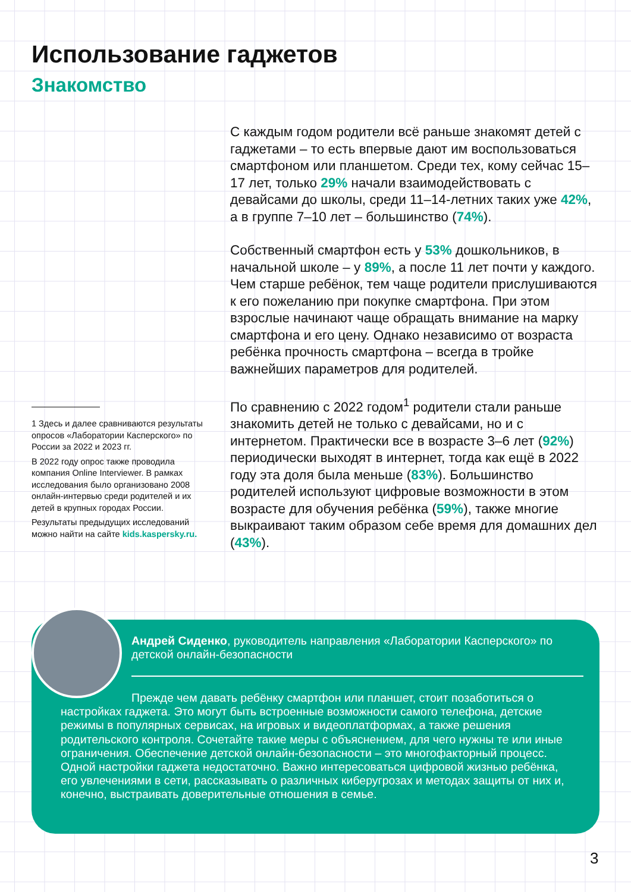Использование гаджетов
Знакомство
С каждым годом родители всё раньше знакомят детей с гаджетами – то есть впервые дают им воспользоваться смартфоном или планшетом. Среди тех, кому сейчас 15–17 лет, только 29% начали взаимодействовать с девайсами до школы, среди 11–14-летних таких уже 42%, а в группе 7–10 лет – большинство (74%).
Собственный смартфон есть у 53% дошкольников, в начальной школе – у 89%, а после 11 лет почти у каждого. Чем старше ребёнок, тем чаще родители прислушиваются к его пожеланию при покупке смартфона. При этом взрослые начинают чаще обращать внимание на марку смартфона и его цену. Однако независимо от возраста ребёнка прочность смартфона – всегда в тройке важнейших параметров для родителей.
По сравнению с 2022 годом<sup>1</sup> родители стали раньше знакомить детей не только с девайсами, но и с интернетом. Практически все в возрасте 3–6 лет (92%) периодически выходят в интернет, тогда как ещё в 2022 году эта доля была меньше (83%). Большинство родителей используют цифровые возможности в этом возрасте для обучения ребёнка (59%), также многие выкраивают таким образом себе время для домашних дел (43%).
1 Здесь и далее сравниваются результаты опросов «Лаборатории Касперского» по России за 2022 и 2023 гг.
В 2022 году опрос также проводила компания Online Interviewer. В рамках исследования было организовано 2008 онлайн-интервью среди родителей и их детей в крупных городах России.
Результаты предыдущих исследований можно найти на сайте kids.kaspersky.ru.
Андрей Сиденко, руководитель направления «Лаборатории Касперского» по детской онлайн-безопасности
Прежде чем давать ребёнку смартфон или планшет, стоит позаботиться о настройках гаджета. Это могут быть встроенные возможности самого телефона, детские режимы в популярных сервисах, на игровых и видеоплатформах, а также решения родительского контроля. Сочетайте такие меры с объяснением, для чего нужны те или иные ограничения. Обеспечение детской онлайн-безопасности – это многофакторный процесс. Одной настройки гаджета недостаточно. Важно интересоваться цифровой жизнью ребёнка, его увлечениями в сети, рассказывать о различных киберугрозах и методах защиты от них и, конечно, выстраивать доверительные отношения в семье.
3